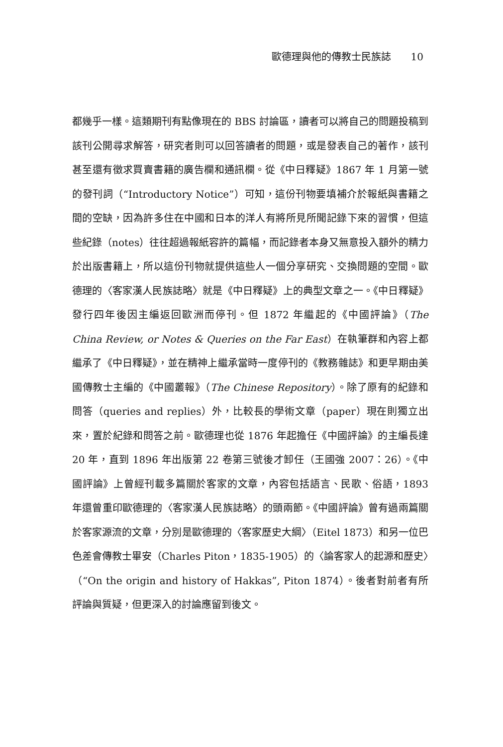歐德理與他的傳教士民族誌　　10
都幾乎一樣。這類期刊有點像現在的 BBS 討論區，讀者可以將自己的問題投稿到該刊公開尋求解答，研究者則可以回答讀者的問題，或是發表自己的著作，該刊甚至還有徵求買賣書籍的廣告欄和通訊欄。從《中日釋疑》1867 年 1 月第一號的發刊詞（“Introductory Notice”）可知，這份刊物要填補介於報紙與書籍之間的空缺，因為許多住在中國和日本的洋人有將所見所聞記錄下來的習慣，但這些紀錄（notes）往往超過報紙容許的篇幅，而記錄者本身又無意投入額外的精力於出版書籍上，所以這份刊物就提供這些人一個分享研究、交換問題的空間。歐德理的〈客家漢人民族誌略〉就是《中日釋疑》上的典型文章之一。《中日釋疑》發行四年後因主編返回歐洲而停刊。但 1872 年繼起的《中國評論》（The China Review, or Notes & Queries on the Far East）在執筆群和內容上都繼承了《中日釋疑》，並在精神上繼承當時一度停刊的《教務雜誌》和更早期由美國傳教士主編的《中國叢報》（The Chinese Repository）。除了原有的紀錄和問答（queries and replies）外，比較長的學術文章（paper）現在則獨立出來，置於紀錄和問答之前。歐德理也從 1876 年起擔任《中國評論》的主編長達 20 年，直到 1896 年出版第 22 卷第三號後才卸任（王國強 2007：26）。《中國評論》上曾經刊載多篇關於客家的文章，內容包括語言、民歌、俗語，1893 年還曾重印歐德理的〈客家漢人民族誌略〉的頭兩節。《中國評論》曾有過兩篇關於客家源流的文章，分別是歐德理的〈客家歷史大綱〉（Eitel 1873）和另一位巴色差會傳教士畢安（Charles Piton，1835-1905）的〈論客家人的起源和歷史〉（“On the origin and history of Hakkas”, Piton 1874）。後者對前者有所評論與質疑，但更深入的討論應留到後文。